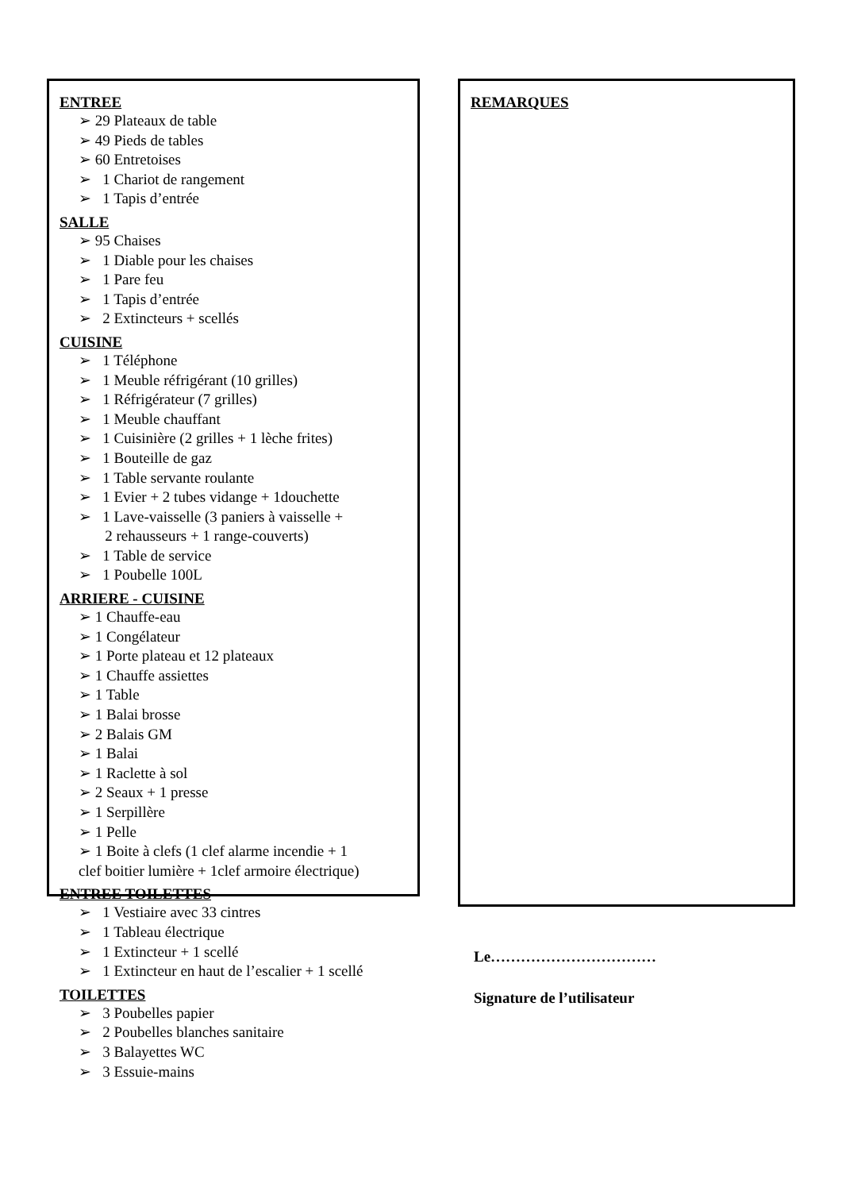ENTREE
➢ 29 Plateaux de table
➢ 49 Pieds de tables
➢ 60 Entretoises
➢ 1 Chariot de rangement
➢ 1 Tapis d’entrée
SALLE
➢ 95 Chaises
➢ 1 Diable pour les chaises
➢ 1 Pare feu
➢ 1 Tapis d’entrée
➢ 2 Extincteurs + scellés
CUISINE
➢ 1 Téléphone
➢ 1 Meuble réfrigérant (10 grilles)
➢ 1 Réfrigérateur (7 grilles)
➢ 1 Meuble chauffant
➢ 1 Cuisinière (2 grilles + 1 lèche frites)
➢ 1 Bouteille de gaz
➢ 1 Table servante roulante
➢ 1 Evier + 2 tubes vidange + 1douchette
➢ 1 Lave-vaisselle (3 paniers à vaisselle +
2 rehausseurs + 1 range-couverts)
➢ 1 Table de service
➢ 1 Poubelle 100L
ARRIERE - CUISINE
➢ 1 Chauffe-eau
➢ 1 Congélateur
➢ 1 Porte plateau et 12 plateaux
➢ 1 Chauffe assiettes
➢ 1 Table
➢ 1 Balai brosse
➢ 2 Balais GM
➢ 1 Balai
➢ 1 Raclette à sol
➢ 2 Seaux + 1 presse
➢ 1 Serpillère
➢ 1 Pelle
➢ 1 Boite à clefs (1 clef alarme incendie + 1
clef boitier lumière + 1clef armoire électrique)
ENTREE TOILETTES
➢ 1 Vestiaire avec 33 cintres
➢ 1 Tableau électrique
➢ 1 Extincteur + 1 scellé
➢ 1 Extincteur en haut de l’escalier + 1 scellé
TOILETTES
➢ 3 Poubelles papier
➢ 2 Poubelles blanches sanitaire
➢ 3 Balayettes WC
➢ 3 Essuie-mains
REMARQUES
Le……………………………
Signature de l’utilisateur